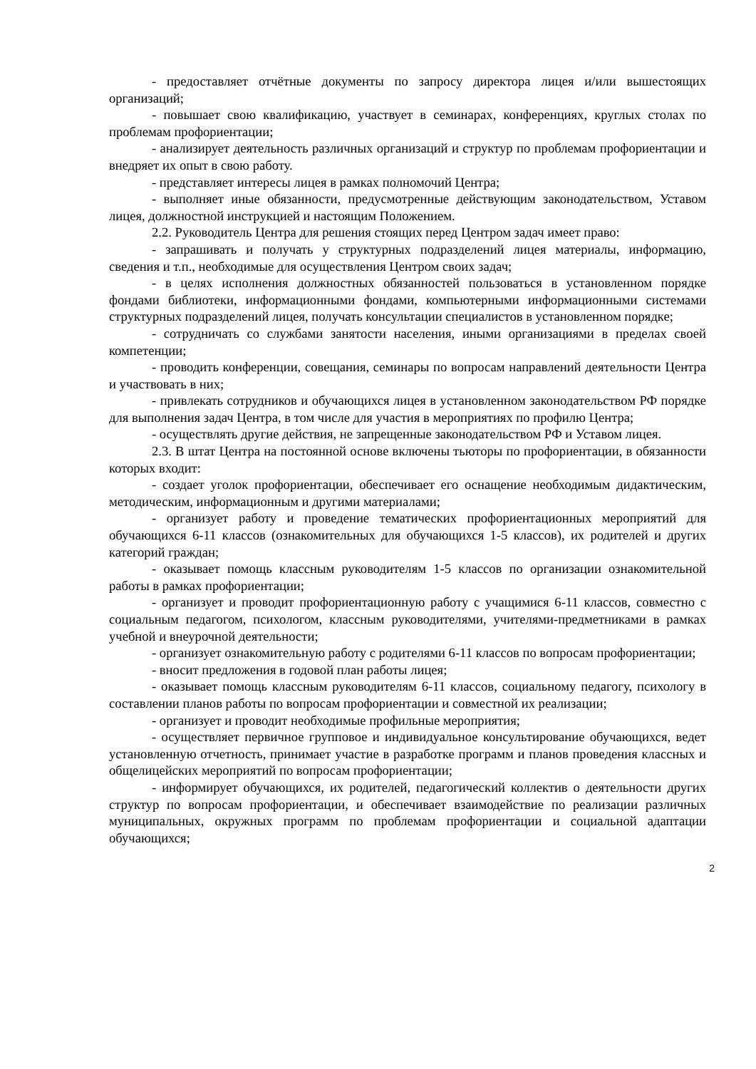- предоставляет отчётные документы по запросу директора лицея и/или вышестоящих организаций;
- повышает свою квалификацию, участвует в семинарах, конференциях, круглых столах по проблемам профориентации;
- анализирует деятельность различных организаций и структур по проблемам профориентации и внедряет их опыт в свою работу.
- представляет интересы лицея в рамках полномочий Центра;
- выполняет иные обязанности, предусмотренные действующим законодательством, Уставом лицея, должностной инструкцией и настоящим Положением.
2.2. Руководитель Центра для решения стоящих перед Центром задач имеет право:
- запрашивать и получать у структурных подразделений лицея материалы, информацию, сведения и т.п., необходимые для осуществления Центром своих задач;
- в целях исполнения должностных обязанностей пользоваться в установленном порядке фондами библиотеки, информационными фондами, компьютерными информационными системами структурных подразделений лицея, получать консультации специалистов в установленном порядке;
- сотрудничать со службами занятости населения, иными организациями в пределах своей компетенции;
- проводить конференции, совещания, семинары по вопросам направлений деятельности Центра и участвовать в них;
- привлекать сотрудников и обучающихся лицея в установленном законодательством РФ порядке для выполнения задач Центра, в том числе для участия в мероприятиях по профилю Центра;
- осуществлять другие действия, не запрещенные законодательством РФ и Уставом лицея.
2.3. В штат Центра на постоянной основе включены тьюторы по профориентации, в обязанности которых входит:
- создает уголок профориентации, обеспечивает его оснащение необходимым дидактическим, методическим, информационным и другими материалами;
- организует работу и проведение тематических профориентационных мероприятий для обучающихся 6-11 классов (ознакомительных для обучающихся 1-5 классов), их родителей и других категорий граждан;
- оказывает помощь классным руководителям 1-5 классов по организации ознакомительной работы в рамках профориентации;
- организует и проводит профориентационную работу с учащимися 6-11 классов, совместно с социальным педагогом, психологом, классным руководителями, учителями-предметниками в рамках учебной и внеурочной деятельности;
- организует ознакомительную работу с родителями 6-11 классов по вопросам профориентации;
- вносит предложения в годовой план работы лицея;
- оказывает помощь классным руководителям 6-11 классов, социальному педагогу, психологу в составлении планов работы по вопросам профориентации и совместной их реализации;
- организует и проводит необходимые профильные мероприятия;
- осуществляет первичное групповое и индивидуальное консультирование обучающихся, ведет установленную отчетность, принимает участие в разработке программ и планов проведения классных и общелицейских мероприятий по вопросам профориентации;
- информирует обучающихся, их родителей, педагогический коллектив о деятельности других структур по вопросам профориентации, и обеспечивает взаимодействие по реализации различных муниципальных, окружных программ по проблемам профориентации и социальной адаптации обучающихся;
2